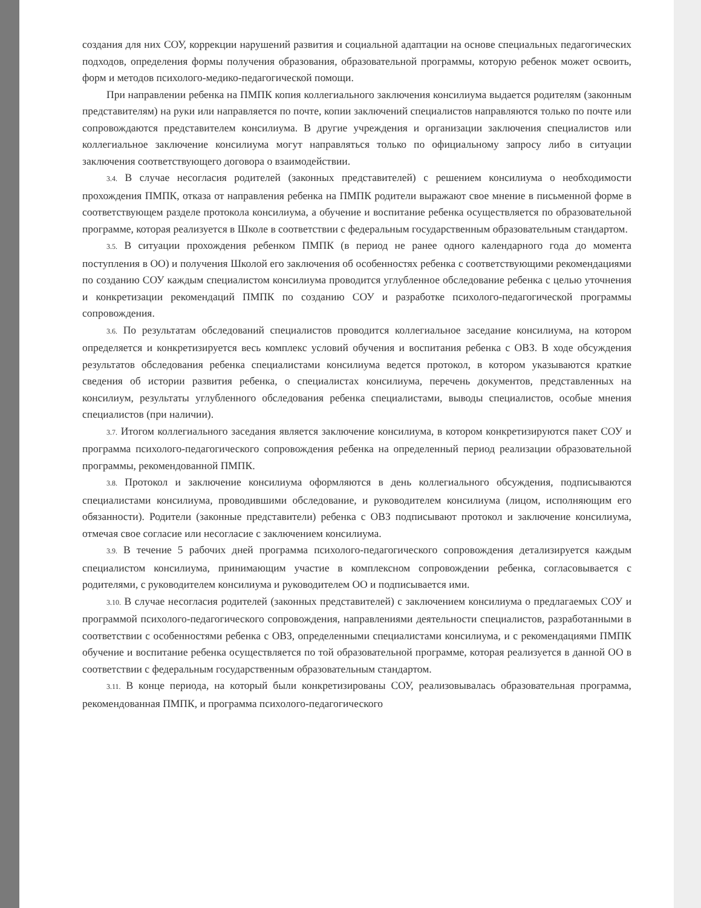создания для них СОУ, коррекции нарушений развития и социальной адаптации на основе специальных педагогических подходов, определения формы получения образования, образовательной программы, которую ребенок может освоить, форм и методов психолого-медико-педагогической помощи.
При направлении ребенка на ПМПК копия коллегиального заключения консилиума выдается родителям (законным представителям) на руки или направляется по почте, копии заключений специалистов направляются только по почте или сопровождаются представителем консилиума. В другие учреждения и организации заключения специалистов или коллегиальное заключение консилиума могут направляться только по официальному запросу либо в ситуации заключения соответствующего договора о взаимодействии.
3.4. В случае несогласия родителей (законных представителей) с решением консилиума о необходимости прохождения ПМПК, отказа от направления ребенка на ПМПК родители выражают свое мнение в письменной форме в соответствующем разделе протокола консилиума, а обучение и воспитание ребенка осуществляется по образовательной программе, которая реализуется в Школе в соответствии с федеральным государственным образовательным стандартом.
3.5. В ситуации прохождения ребенком ПМПК (в период не ранее одного календарного года до момента поступления в ОО) и получения Школой его заключения об особенностях ребенка с соответствующими рекомендациями по созданию СОУ каждым специалистом консилиума проводится углубленное обследование ребенка с целью уточнения и конкретизации рекомендаций ПМПК по созданию СОУ и разработке психолого-педагогической программы сопровождения.
3.6. По результатам обследований специалистов проводится коллегиальное заседание консилиума, на котором определяется и конкретизируется весь комплекс условий обучения и воспитания ребенка с ОВЗ. В ходе обсуждения результатов обследования ребенка специалистами консилиума ведется протокол, в котором указываются краткие сведения об истории развития ребенка, о специалистах консилиума, перечень документов, представленных на консилиум, результаты углубленного обследования ребенка специалистами, выводы специалистов, особые мнения специалистов (при наличии).
3.7. Итогом коллегиального заседания является заключение консилиума, в котором конкретизируются пакет СОУ и программа психолого-педагогического сопровождения ребенка на определенный период реализации образовательной программы, рекомендованной ПМПК.
3.8. Протокол и заключение консилиума оформляются в день коллегиального обсуждения, подписываются специалистами консилиума, проводившими обследование, и руководителем консилиума (лицом, исполняющим его обязанности). Родители (законные представители) ребенка с ОВЗ подписывают протокол и заключение консилиума, отмечая свое согласие или несогласие с заключением консилиума.
3.9. В течение 5 рабочих дней программа психолого-педагогического сопровождения детализируется каждым специалистом консилиума, принимающим участие в комплексном сопровождении ребенка, согласовывается с родителями, с руководителем консилиума и руководителем ОО и подписывается ими.
3.10. В случае несогласия родителей (законных представителей) с заключением консилиума о предлагаемых СОУ и программой психолого-педагогического сопровождения, направлениями деятельности специалистов, разработанными в соответствии с особенностями ребенка с ОВЗ, определенными специалистами консилиума, и с рекомендациями ПМПК обучение и воспитание ребенка осуществляется по той образовательной программе, которая реализуется в данной ОО в соответствии с федеральным государственным образовательным стандартом.
3.11. В конце периода, на который были конкретизированы СОУ, реализовывалась образовательная программа, рекомендованная ПМПК, и программа психолого-педагогического